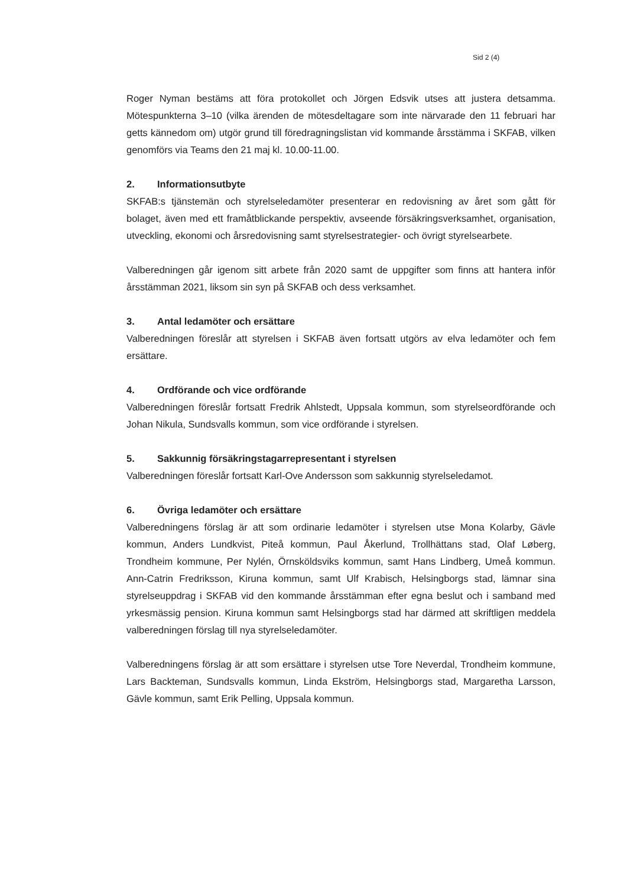Sid 2 (4)
Roger Nyman bestäms att föra protokollet och Jörgen Edsvik utses att justera detsamma. Mötespunkterna 3–10 (vilka ärenden de mötesdeltagare som inte närvarade den 11 februari har getts kännedom om) utgör grund till föredragningslistan vid kommande årsstämma i SKFAB, vilken genomförs via Teams den 21 maj kl. 10.00-11.00.
2. Informationsutbyte
SKFAB:s tjänstemän och styrelseledamöter presenterar en redovisning av året som gått för bolaget, även med ett framåtblickande perspektiv, avseende försäkringsverksamhet, organisation, utveckling, ekonomi och årsredovisning samt styrelsestrategier- och övrigt styrelsearbete.
Valberedningen går igenom sitt arbete från 2020 samt de uppgifter som finns att hantera inför årsstämman 2021, liksom sin syn på SKFAB och dess verksamhet.
3. Antal ledamöter och ersättare
Valberedningen föreslår att styrelsen i SKFAB även fortsatt utgörs av elva ledamöter och fem ersättare.
4. Ordförande och vice ordförande
Valberedningen föreslår fortsatt Fredrik Ahlstedt, Uppsala kommun, som styrelseordförande och Johan Nikula, Sundsvalls kommun, som vice ordförande i styrelsen.
5. Sakkunnig försäkringstagarrepresentant i styrelsen
Valberedningen föreslår fortsatt Karl-Ove Andersson som sakkunnig styrelseledamot.
6. Övriga ledamöter och ersättare
Valberedningens förslag är att som ordinarie ledamöter i styrelsen utse Mona Kolarby, Gävle kommun, Anders Lundkvist, Piteå kommun, Paul Åkerlund, Trollhättans stad, Olaf Løberg, Trondheim kommune, Per Nylén, Örnsköldsviks kommun, samt Hans Lindberg, Umeå kommun. Ann-Catrin Fredriksson, Kiruna kommun, samt Ulf Krabisch, Helsingborgs stad, lämnar sina styrelseuppdrag i SKFAB vid den kommande årsstämman efter egna beslut och i samband med yrkesmässig pension. Kiruna kommun samt Helsingborgs stad har därmed att skriftligen meddela valberedningen förslag till nya styrelseledamöter.
Valberedningens förslag är att som ersättare i styrelsen utse Tore Neverdal, Trondheim kommune, Lars Backteman, Sundsvalls kommun, Linda Ekström, Helsingborgs stad, Margaretha Larsson, Gävle kommun, samt Erik Pelling, Uppsala kommun.